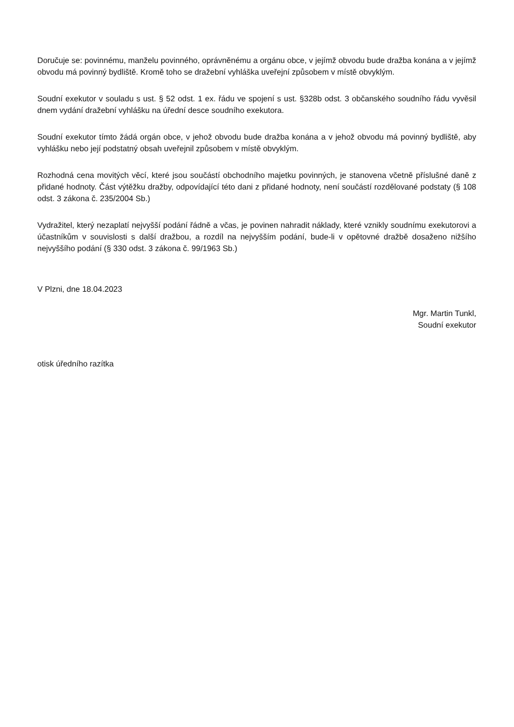Doručuje se: povinnému, manželu povinného, oprávněnému a orgánu obce, v jejímž obvodu bude dražba konána a v jejímž obvodu má povinný bydliště. Kromě toho se dražební vyhláška uveřejní způsobem v místě obvyklým.
Soudní exekutor v souladu s ust. § 52 odst. 1 ex. řádu ve spojení s ust. §328b odst. 3 občanského soudního řádu vyvěsil dnem vydání dražební vyhlášku na úřední desce soudního exekutora.
Soudní exekutor tímto žádá orgán obce, v jehož obvodu bude dražba konána a v jehož obvodu má povinný bydliště, aby vyhlášku nebo její podstatný obsah uveřejnil způsobem v místě obvyklým.
Rozhodná cena movitých věcí, které jsou součástí obchodního majetku povinných, je stanovena včetně příslušné daně z přidané hodnoty. Část výtěžku dražby, odpovídající této dani z přidané hodnoty, není součástí rozdělované podstaty (§ 108 odst. 3 zákona č. 235/2004 Sb.)
Vydražitel, který nezaplatí nejvyšší podání řádně a včas, je povinen nahradit náklady, které vznikly soudnímu exekutorovi a účastníkům v souvislosti s další dražbou, a rozdíl na nejvyšším podání, bude-li v opětovné dražbě dosaženo nižšího nejvyššího podání (§ 330 odst. 3 zákona č. 99/1963 Sb.)
V Plzni, dne 18.04.2023
Mgr. Martin Tunkl,
Soudní exekutor
otisk úředního razítka